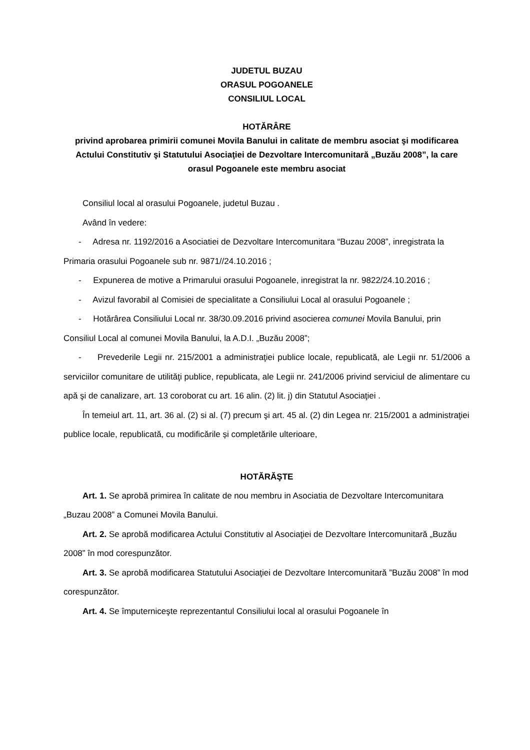JUDETUL BUZAU
ORASUL POGOANELE
CONSILIUL LOCAL
HOTĂRÂRE
privind aprobarea primirii comunei Movila Banului in calitate de membru asociat şi modificarea Actului Constitutiv şi Statutului Asociaţiei de Dezvoltare Intercomunitară „Buzău 2008”, la care orasul Pogoanele este membru asociat
Consiliul local al orasului Pogoanele, judetul Buzau .
Având în vedere:
- Adresa nr. 1192/2016 a Asociatiei de Dezvoltare Intercomunitara “Buzau 2008”, inregistrata la Primaria orasului Pogoanele sub nr. 9871//24.10.2016 ;
- Expunerea de motive a Primarului orasului Pogoanele, inregistrat la nr. 9822/24.10.2016 ;
- Avizul favorabil al Comisiei de specialitate a Consiliului Local al orasului Pogoanele ;
- Hotărârea Consiliului Local nr. 38/30.09.2016 privind asocierea comunei Movila Banului, prin Consiliul Local al comunei Movila Banului, la A.D.I. „Buzău 2008”;
- Prevederile Legii nr. 215/2001 a administraţiei publice locale, republicată, ale Legii nr. 51/2006 a serviciilor comunitare de utilităţi publice, republicata, ale Legii nr. 241/2006 privind serviciul de alimentare cu apă şi de canalizare, art. 13 coroborat cu art. 16 alin. (2) lit. j) din Statutul Asociaţiei .
În temeiul art. 11, art. 36 al. (2) si al. (7) precum şi art. 45 al. (2) din Legea nr. 215/2001 a administraţiei publice locale, republicată, cu modificările și completările ulterioare,
HOTĂRĂŞTE
Art. 1. Se aprobă primirea în calitate de nou membru in Asociatia de Dezvoltare Intercomunitara „Buzau 2008” a Comunei Movila Banului.
Art. 2. Se aprobă modificarea Actului Constitutiv al Asociaţiei de Dezvoltare Intercomunitară „Buzău 2008” în mod corespunzător.
Art. 3. Se aprobă modificarea Statutului Asociaţiei de Dezvoltare Intercomunitară ”Buzău 2008” în mod corespunzător.
Art. 4. Se împuterniceşte reprezentantul Consiliului local al orasului Pogoanele în